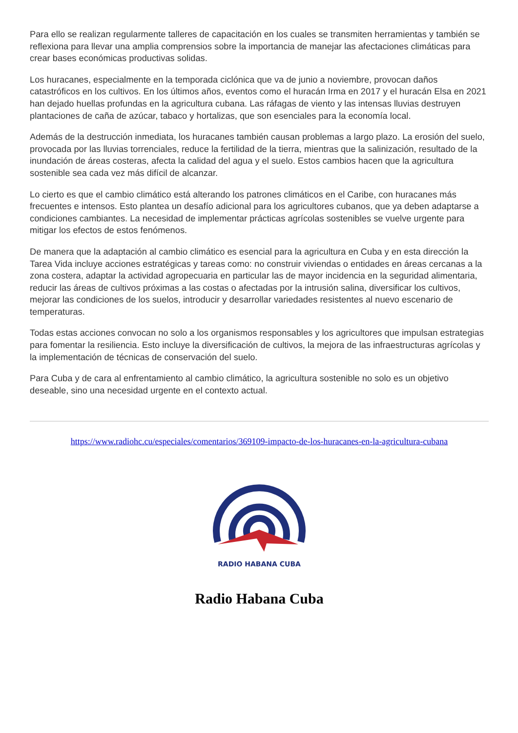Para ello se realizan regularmente talleres de capacitación en los cuales se transmiten herramientas y también se reflexiona para llevar una amplia comprensios sobre la importancia de manejar las afectaciones climáticas para crear bases económicas productivas solidas.
Los huracanes, especialmente en la temporada ciclónica que va de junio a noviembre, provocan daños catastróficos en los cultivos. En los últimos años, eventos como el huracán Irma en 2017 y el huracán Elsa en 2021 han dejado huellas profundas en la agricultura cubana. Las ráfagas de viento y las intensas lluvias destruyen plantaciones de caña de azúcar, tabaco y hortalizas, que son esenciales para la economía local.
Además de la destrucción inmediata, los huracanes también causan problemas a largo plazo. La erosión del suelo, provocada por las lluvias torrenciales, reduce la fertilidad de la tierra, mientras que la salinización, resultado de la inundación de áreas costeras, afecta la calidad del agua y el suelo. Estos cambios hacen que la agricultura sostenible sea cada vez más difícil de alcanzar.
Lo cierto es que el cambio climático está alterando los patrones climáticos en el Caribe, con huracanes más frecuentes e intensos. Esto plantea un desafío adicional para los agricultores cubanos, que ya deben adaptarse a condiciones cambiantes. La necesidad de implementar prácticas agrícolas sostenibles se vuelve urgente para mitigar los efectos de estos fenómenos.
De manera que la adaptación al cambio climático es esencial para la agricultura en Cuba y en esta dirección la Tarea Vida incluye acciones estratégicas y tareas como: no construir viviendas o entidades en áreas cercanas a la zona costera, adaptar la actividad agropecuaria en particular las de mayor incidencia en la seguridad alimentaria, reducir las áreas de cultivos próximas a las costas o afectadas por la intrusión salina, diversificar los cultivos, mejorar las condiciones de los suelos, introducir y desarrollar variedades resistentes al nuevo escenario de temperaturas.
Todas estas acciones convocan no solo a los organismos responsables y los agricultores que impulsan estrategias para fomentar la resiliencia. Esto incluye la diversificación de cultivos, la mejora de las infraestructuras agrícolas y la implementación de técnicas de conservación del suelo.
Para Cuba y de cara al enfrentamiento al cambio climático, la agricultura sostenible no solo es un objetivo deseable, sino una necesidad urgente en el contexto actual.
https://www.radiohc.cu/especiales/comentarios/369109-impacto-de-los-huracanes-en-la-agricultura-cubana
RADIO HABANA CUBA
Radio Habana Cuba